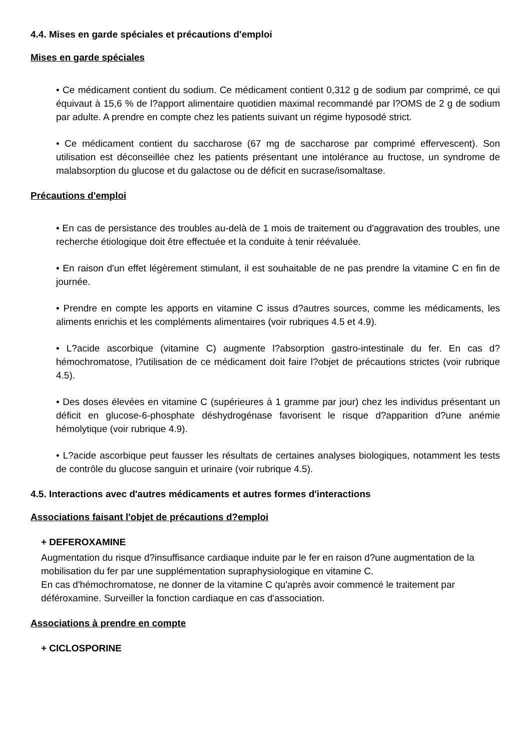4.4. Mises en garde spéciales et précautions d'emploi
Mises en garde spéciales
• Ce médicament contient du sodium. Ce médicament contient 0,312 g de sodium par comprimé, ce qui équivaut à 15,6 % de l?apport alimentaire quotidien maximal recommandé par l?OMS de 2 g de sodium par adulte. A prendre en compte chez les patients suivant un régime hyposodé strict.
• Ce médicament contient du saccharose (67 mg de saccharose par comprimé effervescent). Son utilisation est déconseillée chez les patients présentant une intolérance au fructose, un syndrome de malabsorption du glucose et du galactose ou de déficit en sucrase/isomaltase.
Précautions d'emploi
• En cas de persistance des troubles au-delà de 1 mois de traitement ou d'aggravation des troubles, une recherche étiologique doit être effectuée et la conduite à tenir réévaluée.
• En raison d'un effet légèrement stimulant, il est souhaitable de ne pas prendre la vitamine C en fin de journée.
• Prendre en compte les apports en vitamine C issus d?autres sources, comme les médicaments, les aliments enrichis et les compléments alimentaires (voir rubriques 4.5 et 4.9).
• L?acide ascorbique (vitamine C) augmente l?absorption gastro-intestinale du fer. En cas d?hémochromatose, l?utilisation de ce médicament doit faire l?objet de précautions strictes (voir rubrique 4.5).
• Des doses élevées en vitamine C (supérieures à 1 gramme par jour) chez les individus présentant un déficit en glucose-6-phosphate déshydrogénase favorisent le risque d?apparition d?une anémie hémolytique (voir rubrique 4.9).
• L?acide ascorbique peut fausser les résultats de certaines analyses biologiques, notamment les tests de contrôle du glucose sanguin et urinaire (voir rubrique 4.5).
4.5. Interactions avec d'autres médicaments et autres formes d'interactions
Associations faisant l'objet de précautions d?emploi
+ DEFEROXAMINE
Augmentation du risque d?insuffisance cardiaque induite par le fer en raison d?une augmentation de la mobilisation du fer par une supplémentation supraphysiologique en vitamine C.
En cas d'hémochromatose, ne donner de la vitamine C qu'après avoir commencé le traitement par déféroxamine. Surveiller la fonction cardiaque en cas d'association.
Associations à prendre en compte
+ CICLOSPORINE